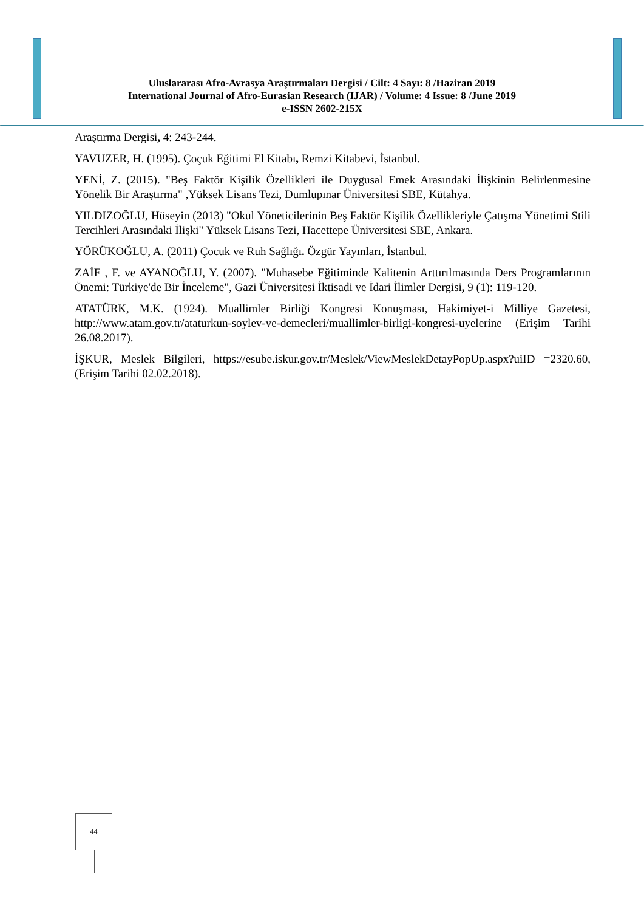Uluslararası Afro-Avrasya Araştırmaları Dergisi / Cilt: 4 Sayı: 8 /Haziran 2019
International Journal of Afro-Eurasian Research (IJAR) / Volume: 4 Issue: 8 /June 2019
e-ISSN 2602-215X
Araştırma Dergisi, 4: 243-244.
YAVUZER, H. (1995). Çoçuk Eğitimi El Kitabı, Remzi Kitabevi, İstanbul.
YENİ, Z. (2015). "Beş Faktör Kişilik Özellikleri ile Duygusal Emek Arasındaki İlişkinin Belirlenmesine Yönelik Bir Araştırma" ,Yüksek Lisans Tezi, Dumlupınar Üniversitesi SBE, Kütahya.
YILDIZOĞLU, Hüseyin (2013) "Okul Yöneticilerinin Beş Faktör Kişilik Özellikleriyle Çatışma Yönetimi Stili Tercihleri Arasındaki İlişki" Yüksek Lisans Tezi, Hacettepe Üniversitesi SBE, Ankara.
YÖRÜKOĞLU, A. (2011) Çocuk ve Ruh Sağlığı. Özgür Yayınları, İstanbul.
ZAİF , F. ve AYANOĞLU, Y. (2007). "Muhasebe Eğitiminde Kalitenin Arttırılmasında Ders Programlarının Önemi: Türkiye'de Bir İnceleme", Gazi Üniversitesi İktisadi ve İdari İlimler Dergisi, 9 (1): 119-120.
ATATÜRK, M.K. (1924). Muallimler Birliği Kongresi Konuşması, Hakimiyet-i Milliye Gazetesi, http://www.atam.gov.tr/ataturkun-soylev-ve-demecleri/muallimler-birligi-kongresi-uyelerine (Erişim Tarihi 26.08.2017).
İŞKUR, Meslek Bilgileri, https://esube.iskur.gov.tr/Meslek/ViewMeslekDetayPopUp.aspx?uiID =2320.60,(Erişim Tarihi 02.02.2018).
44